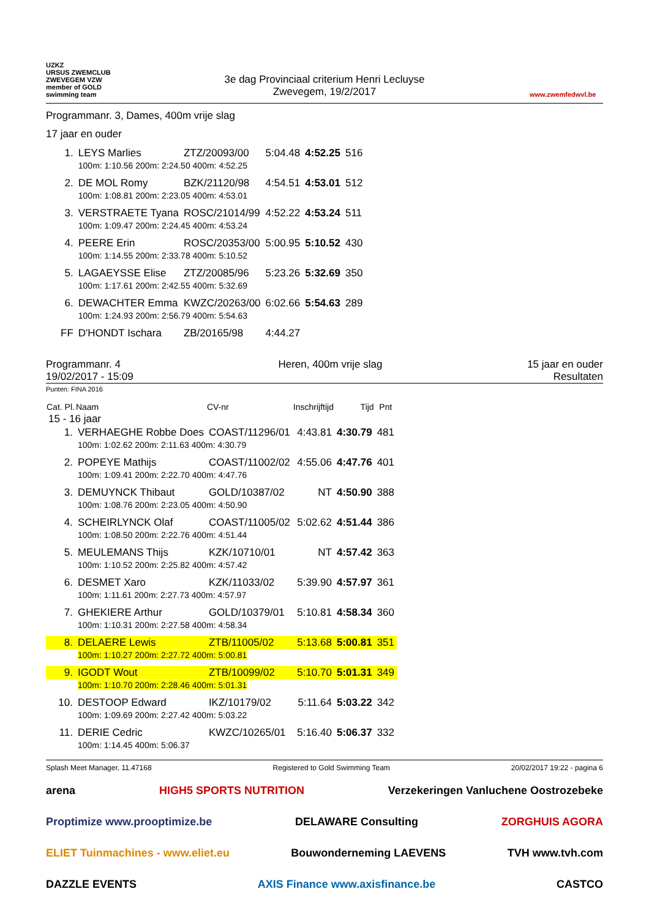UZKZ
URSUS ZWEMCLUB ZWEVEGEM VZW
member of GOLD swimming team
3e dag Provinciaal criterium Henri Lecluyse
Zwevegem, 19/2/2017
www.zwemfedwvl.be
Programmanr. 3, Dames, 400m vrije slag
17 jaar en ouder
| 1. | LEYS Marlies | ZTZ/20093/00 | 5:04.48 | 4:52.25 | 516 |
| | 100m: 1:10.56 200m: 2:24.50 400m: 4:52.25 | | | | |
| 2. | DE MOL Romy | BZK/21120/98 | 4:54.51 | 4:53.01 | 512 |
| | 100m: 1:08.81 200m: 2:23.05 400m: 4:53.01 | | | | |
| 3. | VERSTRAETE Tyana | ROSC/21014/99 | 4:52.22 | 4:53.24 | 511 |
| | 100m: 1:09.47 200m: 2:24.45 400m: 4:53.24 | | | | |
| 4. | PEERE Erin | ROSC/20353/00 | 5:00.95 | 5:10.52 | 430 |
| | 100m: 1:14.55 200m: 2:33.78 400m: 5:10.52 | | | | |
| 5. | LAGAEYSSE Elise | ZTZ/20085/96 | 5:23.26 | 5:32.69 | 350 |
| | 100m: 1:17.61 200m: 2:42.55 400m: 5:32.69 | | | | |
| 6. | DEWACHTER Emma | KWZC/20263/00 | 6:02.66 | 5:54.63 | 289 |
| | 100m: 1:24.93 200m: 2:56.79 400m: 5:54.63 | | | | |
| FF | D'HONDT Ischara | ZB/20165/98 | 4:44.27 | | |
Programmanr. 4
19/02/2017 - 15:09
Heren, 400m vrije slag 15 jaar en ouder
Resultaten
Punten: FINA 2016
| Cat. Pl. | Naam | CV-nr | Inschrijftijd | Tijd | Pnt |
| --- | --- | --- | --- | --- | --- |
| 15 - 16 jaar | | | | | |
| 1. | VERHAEGHE Robbe Does | COAST/11296/01 | 4:43.81 | 4:30.79 | 481 |
| | 100m: 1:02.62 200m: 2:11.63 400m: 4:30.79 | | | | |
| 2. | POPEYE Mathijs | COAST/11002/02 | 4:55.06 | 4:47.76 | 401 |
| | 100m: 1:09.41 200m: 2:22.70 400m: 4:47.76 | | | | |
| 3. | DEMUYNCK Thibaut | GOLD/10387/02 | NT | 4:50.90 | 388 |
| | 100m: 1:08.76 200m: 2:23.05 400m: 4:50.90 | | | | |
| 4. | SCHEIRLYNCK Olaf | COAST/11005/02 | 5:02.62 | 4:51.44 | 386 |
| | 100m: 1:08.50 200m: 2:22.76 400m: 4:51.44 | | | | |
| 5. | MEULEMANS Thijs | KZK/10710/01 | NT | 4:57.42 | 363 |
| | 100m: 1:10.52 200m: 2:25.82 400m: 4:57.42 | | | | |
| 6. | DESMET Xaro | KZK/11033/02 | 5:39.90 | 4:57.97 | 361 |
| | 100m: 1:11.61 200m: 2:27.73 400m: 4:57.97 | | | | |
| 7. | GHEKIERE Arthur | GOLD/10379/01 | 5:10.81 | 4:58.34 | 360 |
| | 100m: 1:10.31 200m: 2:27.58 400m: 4:58.34 | | | | |
| 8. | DELAERE Lewis | ZTB/11005/02 | 5:13.68 | 5:00.81 | 351 |
| | 100m: 1:10.27 200m: 2:27.72 400m: 5:00.81 | | | | |
| 9. | IGODT Wout | ZTB/10099/02 | 5:10.70 | 5:01.31 | 349 |
| | 100m: 1:10.70 200m: 2:28.46 400m: 5:01.31 | | | | |
| 10. | DESTOOP Edward | IKZ/10179/02 | 5:11.64 | 5:03.22 | 342 |
| | 100m: 1:09.69 200m: 2:27.42 400m: 5:03.22 | | | | |
| 11. | DERIE Cedric | KWZC/10265/01 | 5:16.40 | 5:06.37 | 332 |
| | 100m: 1:14.45 400m: 5:06.37 | | | | |
Splash Meet Manager, 11.47168 Registered to Gold Swimming Team 20/02/2017 19:22 - pagina 6
arena HIGH5 SPORTS NUTRITION Verzekeringen Vanluchene Oostrozebeke Proptimize www.prooptimize.be DELAWARE Consulting ZORGHUIS AGORA ELIET Tuinmachines - www.eliet.eu Bouwonderneming LAEVENS TVH www.tvh.com DAZZLE EVENTS AXIS Finance www.axisfinance.be CASTCO